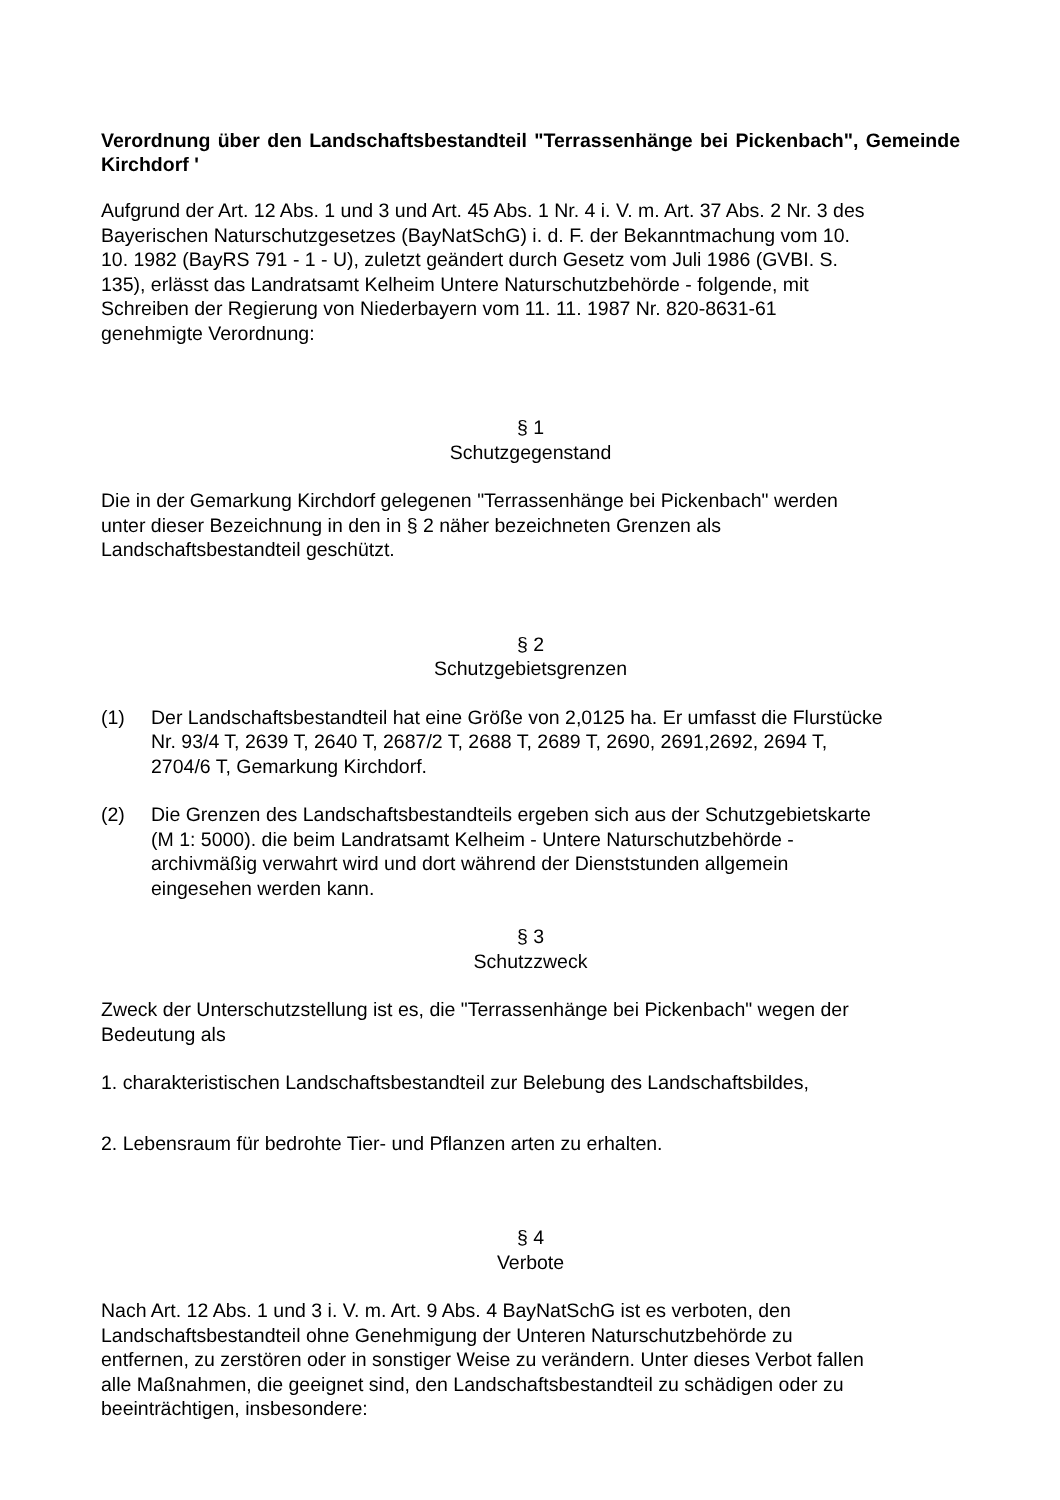Verordnung über den Landschaftsbestandteil "Terrassenhänge bei Pickenbach", Gemeinde Kirchdorf '
Aufgrund der Art. 12 Abs. 1 und 3 und Art. 45 Abs. 1 Nr. 4 i. V. m. Art. 37 Abs. 2 Nr. 3 des
Bayerischen Naturschutzgesetzes (BayNatSchG) i. d. F. der Bekanntmachung vom 10.
10. 1982 (BayRS 791 - 1 - U), zuletzt geändert durch Gesetz vom Juli 1986 (GVBI. S.
135), erlässt das Landratsamt Kelheim Untere Naturschutzbehörde - folgende, mit
Schreiben der Regierung von Niederbayern vom 11. 11. 1987 Nr. 820-8631-61
genehmigte Verordnung:
§ 1
Schutzgegenstand
Die in der Gemarkung Kirchdorf gelegenen "Terrassenhänge bei Pickenbach" werden
unter dieser Bezeichnung in den in § 2 näher bezeichneten Grenzen als
Landschaftsbestandteil geschützt.
§ 2
Schutzgebietsgrenzen
(1) Der Landschaftsbestandteil hat eine Größe von 2,0125 ha. Er umfasst die Flurstücke
Nr. 93/4 T, 2639 T, 2640 T, 2687/2 T, 2688 T, 2689 T, 2690, 2691,2692, 2694 T,
2704/6 T, Gemarkung Kirchdorf.
(2) Die Grenzen des Landschaftsbestandteils ergeben sich aus der Schutzgebietskarte
(M 1: 5000). die beim Landratsamt Kelheim - Untere Naturschutzbehörde -
archivmäßig verwahrt wird und dort während der Dienststunden allgemein
eingesehen werden kann.
§ 3
Schutzzweck
Zweck der Unterschutzstellung ist es, die "Terrassenhänge bei Pickenbach" wegen der
Bedeutung als
1. charakteristischen Landschaftsbestandteil zur Belebung des Landschaftsbildes,
2. Lebensraum für bedrohte Tier- und Pflanzen arten zu erhalten.
§ 4
Verbote
Nach Art. 12 Abs. 1 und 3 i. V. m. Art. 9 Abs. 4 BayNatSchG ist es verboten, den
Landschaftsbestandteil ohne Genehmigung der Unteren Naturschutzbehörde zu
entfernen, zu zerstören oder in sonstiger Weise zu verändern. Unter dieses Verbot fallen
alle Maßnahmen, die geeignet sind, den Landschaftsbestandteil zu schädigen oder zu
beeinträchtigen, insbesondere: